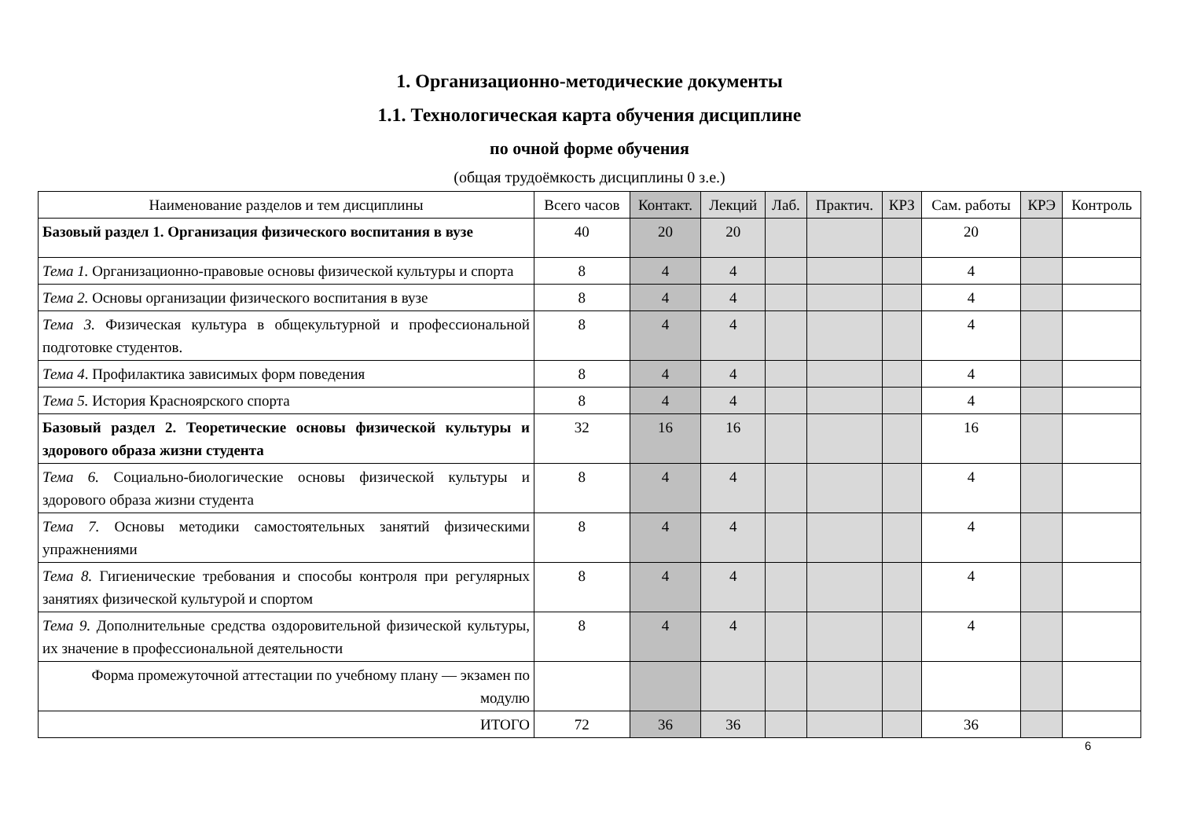1. Организационно-методические документы
1.1. Технологическая карта обучения дисциплине
по очной форме обучения
(общая трудоёмкость дисциплины 0 з.е.)
| Наименование разделов и тем дисциплины | Всего часов | Контакт. | Лекций | Лаб. | Практич. | КРЗ | Сам. работы | КРЭ | Контроль |
| --- | --- | --- | --- | --- | --- | --- | --- | --- | --- |
| Базовый раздел 1. Организация физического воспитания в вузе | 40 | 20 | 20 | | | | 20 | | |
| Тема 1. Организационно-правовые основы физической культуры и спорта | 8 | 4 | 4 | | | | 4 | | |
| Тема 2. Основы организации физического воспитания в вузе | 8 | 4 | 4 | | | | 4 | | |
| Тема 3. Физическая культура в общекультурной и профессиональной подготовке студентов. | 8 | 4 | 4 | | | | 4 | | |
| Тема 4 . Профилактика зависимых форм поведения | 8 | 4 | 4 | | | | 4 | | |
| Тема 5. История Красноярского спорта | 8 | 4 | 4 | | | | 4 | | |
| Базовый раздел 2. Теоретические основы физической культуры и здорового образа жизни студента | 32 | 16 | 16 | | | | 16 | | |
| Тема 6. Социально-биологические основы физической культуры и здорового образа жизни студента | 8 | 4 | 4 | | | | 4 | | |
| Тема 7. Основы методики самостоятельных занятий физическими упражнениями | 8 | 4 | 4 | | | | 4 | | |
| Тема 8. Гигиенические требования и способы контроля при регулярных занятиях физической культурой и спортом | 8 | 4 | 4 | | | | 4 | | |
| Тема 9. Дополнительные средства оздоровительной физической культуры, их значение в профессиональной деятельности | 8 | 4 | 4 | | | | 4 | | |
| Форма промежуточной аттестации по учебному плану — экзамен по модулю | | | | | | | | | |
| ИТОГО | 72 | 36 | 36 | | | | 36 | | |
6